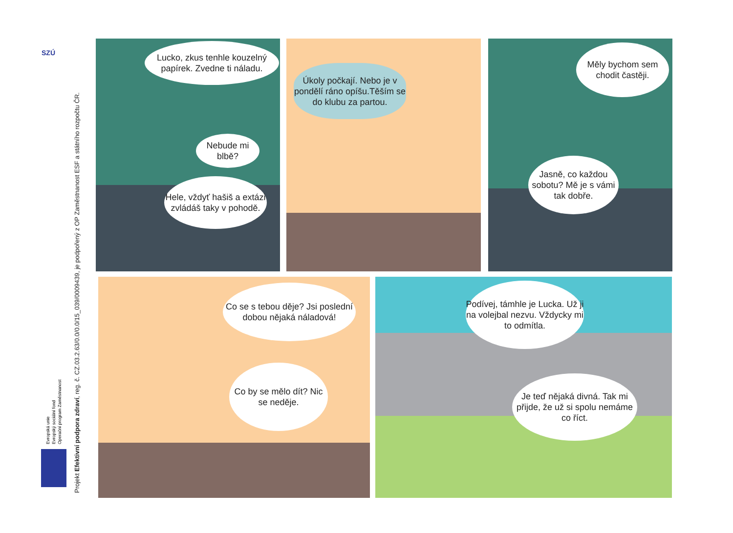SZÚ
Evropská unie
Evropský sociální fond
Operační program Zaměstnanost
Projekt Efektivní podpora zdraví, reg. č. CZ.03.2.63/0.0/0.0/15_039/0009439, je podpořený z OP Zaměstnanost ESF a státního rozpočtu ČR.
Lucko, zkus tenhle kouzelný papírek. Zvedne ti náladu.
Nebude mi blbě?
Hele, vždyť hašiš a extázi zvládáš taky v pohodě.
Úkoly počkají. Nebo je v pondělí ráno opíšu.Těším se do klubu za partou.
Měly bychom sem chodit častěji.
Jasně, co každou sobotu? Mě je s vámi tak dobře.
Co se s tebou děje? Jsi poslední dobou nějaká náladová!
Co by se mělo dít? Nic se neděje.
Podívej, támhle je Lucka. Už ji na volejbal nezvu. Vždycky mi to odmítla.
Je teď nějaká divná. Tak mi přijde, že už si spolu nemáme co říct.